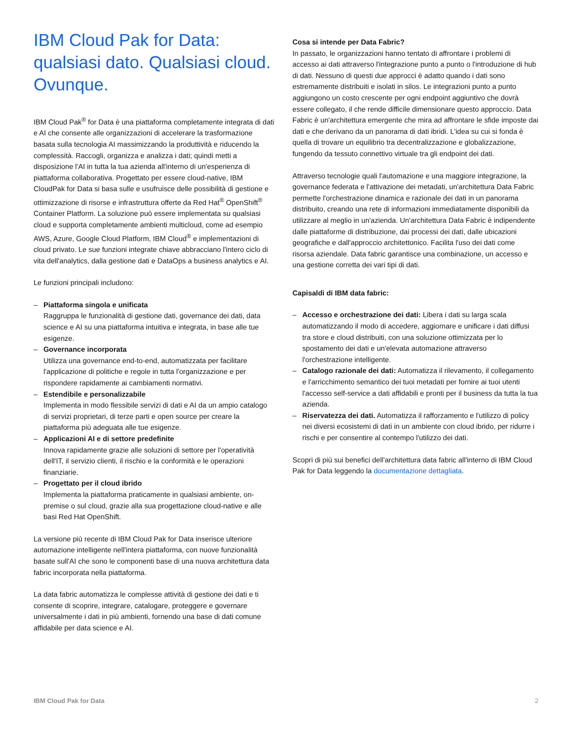IBM Cloud Pak for Data:
qualsiasi dato. Qualsiasi cloud.
Ovunque.
IBM Cloud Pak<sup>®</sup> for Data è una piattaforma completamente integrata di dati e AI che consente alle organizzazioni di accelerare la trasformazione basata sulla tecnologia AI massimizzando la produttività e riducendo la complessità. Raccogli, organizza e analizza i dati; quindi metti a disposizione l'AI in tutta la tua azienda all'interno di un'esperienza di piattaforma collaborativa. Progettato per essere cloud-native, IBM CloudPak for Data si basa sulle e usufruisce delle possibilità di gestione e ottimizzazione di risorse e infrastruttura offerte da Red Hat<sup>®</sup> OpenShift<sup>®</sup> Container Platform. La soluzione può essere implementata su qualsiasi cloud e supporta completamente ambienti multicloud, come ad esempio AWS, Azure, Google Cloud Platform, IBM Cloud<sup>®</sup> e implementazioni di cloud privato. Le sue funzioni integrate chiave abbracciano l'intero ciclo di vita dell'analytics, dalla gestione dati e DataOps a business analytics e AI.
Le funzioni principali includono:
– Piattaforma singola e unificata
Raggruppa le funzionalità di gestione dati, governance dei dati, data science e AI su una piattaforma intuitiva e integrata, in base alle tue esigenze.
– Governance incorporata
Utilizza una governance end-to-end, automatizzata per facilitare l'applicazione di politiche e regole in tutta l'organizzazione e per rispondere rapidamente ai cambiamenti normativi.
– Estendibile e personalizzabile
Implementa in modo flessibile servizi di dati e AI da un ampio catalogo di servizi proprietari, di terze parti e open source per creare la piattaforma più adeguata alle tue esigenze.
– Applicazioni AI e di settore predefinite
Innova rapidamente grazie alle soluzioni di settore per l'operatività dell'IT, il servizio clienti, il rischio e la conformità e le operazioni finanziarie.
– Progettato per il cloud ibrido
Implementa la piattaforma praticamente in qualsiasi ambiente, on-premise o sul cloud, grazie alla sua progettazione cloud-native e alle basi Red Hat OpenShift.
La versione più recente di IBM Cloud Pak for Data inserisce ulteriore automazione intelligente nell'intera piattaforma, con nuove funzionalità basate sull'AI che sono le componenti base di una nuova architettura data fabric incorporata nella piattaforma.
La data fabric automatizza le complesse attività di gestione dei dati e ti consente di scoprire, integrare, catalogare, proteggere e governare universalmente i dati in più ambienti, fornendo una base di dati comune affidabile per data science e AI.
Cosa si intende per Data Fabric?
In passato, le organizzazioni hanno tentato di affrontare i problemi di accesso ai dati attraverso l'integrazione punto a punto o l'introduzione di hub di dati. Nessuno di questi due approcci è adatto quando i dati sono estremamente distribuiti e isolati in silos. Le integrazioni punto a punto aggiungono un costo crescente per ogni endpoint aggiuntivo che dovrà essere collegato, il che rende difficile dimensionare questo approccio. Data Fabric è un'architettura emergente che mira ad affrontare le sfide imposte dai dati e che derivano da un panorama di dati ibridi. L'idea su cui si fonda è quella di trovare un equilibrio tra decentralizzazione e globalizzazione, fungendo da tessuto connettivo virtuale tra gli endpoint dei dati.
Attraverso tecnologie quali l'automazione e una maggiore integrazione, la governance federata e l'attivazione dei metadati, un'architettura Data Fabric permette l'orchestrazione dinamica e razionale dei dati in un panorama distribuito, creando una rete di informazioni immediatamente disponibili da utilizzare al meglio in un'azienda. Un'architettura Data Fabric è indipendente dalle piattaforme di distribuzione, dai processi dei dati, dalle ubicazioni geografiche e dall'approccio architettonico. Facilita l'uso dei dati come risorsa aziendale. Data fabric garantisce una combinazione, un accesso e una gestione corretta dei vari tipi di dati.
Capisaldi di IBM data fabric:
– Accesso e orchestrazione dei dati: Libera i dati su larga scala automatizzando il modo di accedere, aggiornare e unificare i dati diffusi tra store e cloud distribuiti, con una soluzione ottimizzata per lo spostamento dei dati e un'elevata automazione attraverso l'orchestrazione intelligente.
– Catalogo razionale dei dati: Automatizza il rilevamento, il collegamento e l'arricchimento semantico dei tuoi metadati per fornire ai tuoi utenti l'accesso self-service a dati affidabili e pronti per il business da tutta la tua azienda.
– Riservatezza dei dati. Automatizza il rafforzamento e l'utilizzo di policy nei diversi ecosistemi di dati in un ambiente con cloud ibrido, per ridurre i rischi e per consentire al contempo l'utilizzo dei dati.
Scopri di più sui benefici dell'architettura data fabric all'interno di IBM Cloud Pak for Data leggendo la documentazione dettagliata.
IBM Cloud Pak for Data 2